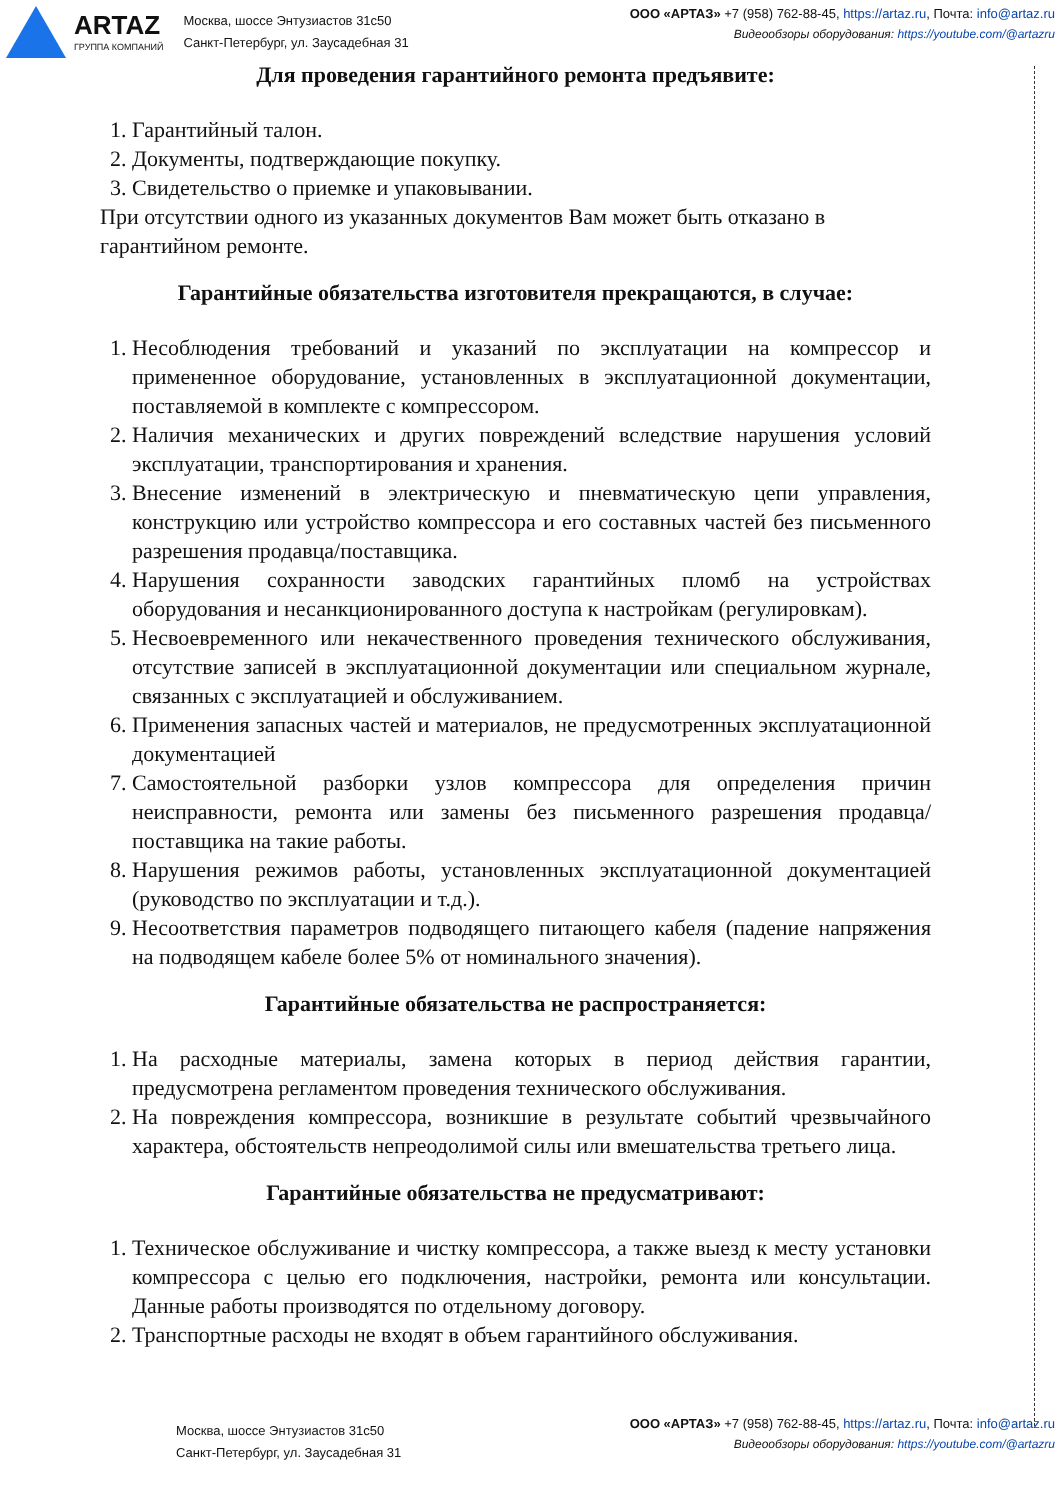ARTAZ
ГРУППА КОМПАНИЙ
Москва, шоссе Энтузиастов 31с50
Санкт-Петербург, ул. Заусадебная 31
ООО «АРТАЗ» +7 (958) 762-88-45, https://artaz.ru, Почта: info@artaz.ru
Видеообзоры оборудования: https://youtube.com/@artazru
Для проведения гарантийного ремонта предъявите:
1. Гарантийный талон.
2. Документы, подтверждающие покупку.
3. Свидетельство о приемке и упаковывании.
При отсутствии одного из указанных документов Вам может быть отказано в гарантийном ремонте.
Гарантийные обязательства изготовителя прекращаются, в случае:
1. Несоблюдения требований и указаний по эксплуатации на компрессор и примененное оборудование, установленных в эксплуатационной документации, поставляемой в комплекте с компрессором.
2. Наличия механических и других повреждений вследствие нарушения условий эксплуатации, транспортирования и хранения.
3. Внесение изменений в электрическую и пневматическую цепи управления, конструкцию или устройство компрессора и его составных частей без письменного разрешения продавца/поставщика.
4. Нарушения сохранности заводских гарантийных пломб на устройствах оборудования и несанкционированного доступа к настройкам (регулировкам).
5. Несвоевременного или некачественного проведения технического обслуживания, отсутствие записей в эксплуатационной документации или специальном журнале, связанных с эксплуатацией и обслуживанием.
6. Применения запасных частей и материалов, не предусмотренных эксплуатационной документацией
7. Самостоятельной разборки узлов компрессора для определения причин неисправности, ремонта или замены без письменного разрешения продавца/поставщика на такие работы.
8. Нарушения режимов работы, установленных эксплуатационной документацией (руководство по эксплуатации и т.д.).
9. Несоответствия параметров подводящего питающего кабеля (падение напряжения на подводящем кабеле более 5% от номинального значения).
Гарантийные обязательства не распространяется:
1. На расходные материалы, замена которых в период действия гарантии, предусмотрена регламентом проведения технического обслуживания.
2. На повреждения компрессора, возникшие в результате событий чрезвычайного характера, обстоятельств непреодолимой силы или вмешательства третьего лица.
Гарантийные обязательства не предусматривают:
1. Техническое обслуживание и чистку компрессора, а также выезд к месту установки компрессора с целью его подключения, настройки, ремонта или консультации. Данные работы производятся по отдельному договору.
2. Транспортные расходы не входят в объем гарантийного обслуживания.
Москва, шоссе Энтузиастов 31с50
Санкт-Петербург, ул. Заусадебная 31
ООО «АРТАЗ» +7 (958) 762-88-45, https://artaz.ru, Почта: info@artaz.ru
Видеообзоры оборудования: https://youtube.com/@artazru